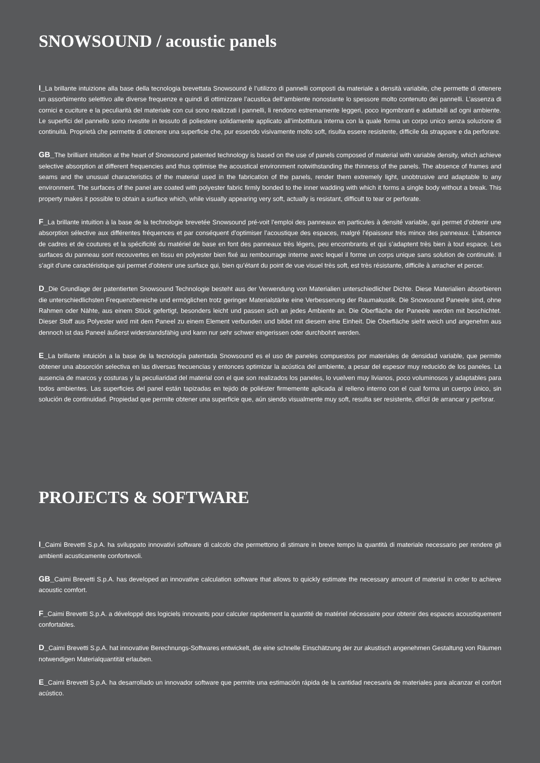SNOWSOUND / acoustic panels
I_La brillante intuizione alla base della tecnologia brevettata Snowsound è l’utilizzo di pannelli composti da materiale a densità variabile, che permette di ottenere un assorbimento selettivo alle diverse frequenze e quindi di ottimizzare l’acustica dell’ambiente nonostante lo spessore molto contenuto dei pannelli. L’assenza di cornici e cuciture e la peculiarità del materiale con cui sono realizzati i pannelli, li rendono estremamente leggeri, poco ingombranti e adattabili ad ogni ambiente. Le superfici del pannello sono rivestite in tessuto di poliestere solidamente applicato all’imbottitura interna con la quale forma un corpo unico senza soluzione di continuità. Proprietà che permette di ottenere una superficie che, pur essendo visivamente molto soft, risulta essere resistente, difficile da strappare e da perforare.
GB_The brilliant intuition at the heart of Snowsound patented technology is based on the use of panels composed of material with variable density, which achieve selective absorption at different frequencies and thus optimise the acoustical environment notwithstanding the thinness of the panels. The absence of frames and seams and the unusual characteristics of the material used in the fabrication of the panels, render them extremely light, unobtrusive and adaptable to any environment. The surfaces of the panel are coated with polyester fabric firmly bonded to the inner wadding with which it forms a single body without a break. This property makes it possible to obtain a surface which, while visually appearing very soft, actually is resistant, difficult to tear or perforate.
F_La brillante intuition à la base de la technologie brevetée Snowsound pré-voit l’emploi des panneaux en particules à densité variable, qui permet d’obtenir une absorption sélective aux différentes fréquences et par conséquent d’optimiser l’acoustique des espaces, malgré l’épaisseur très mince des panneaux. L’absence de cadres et de coutures et la spécificité du matériel de base en font des panneaux très légers, peu encombrants et qui s’adaptent très bien à tout espace. Les surfaces du panneau sont recouvertes en tissu en polyester bien fixé au rembourrage interne avec lequel il forme un corps unique sans solution de continuité. Il s’agit d’une caractéristique qui permet d’obtenir une surface qui, bien qu’étant du point de vue visuel très soft, est très résistante, difficile à arracher et percer.
D_Die Grundlage der patentierten Snowsound Technologie besteht aus der Verwendung von Materialien unterschiedlicher Dichte. Diese Materialien absorbieren die unterschiedlichsten Frequenzbereiche und ermöglichen trotz geringer Materialstärke eine Verbesserung der Raumakustik. Die Snowsound Paneele sind, ohne Rahmen oder Nähte, aus einem Stück gefertigt, besonders leicht und passen sich an jedes Ambiente an. Die Oberfläche der Paneele werden mit beschichtet. Dieser Stoff aus Polyester wird mit dem Paneel zu einem Element verbunden und bildet mit diesem eine Einheit. Die Oberfläche sieht weich und angenehm aus dennoch ist das Paneel äußerst widerstandsfähig und kann nur sehr schwer eingerissen oder durchbohrt werden.
E_La brillante intuición a la base de la tecnología patentada Snowsound es el uso de paneles compuestos por materiales de densidad variable, que permite obtener una absorción selectiva en las diversas frecuencias y entonces optimizar la acústica del ambiente, a pesar del espesor muy reducido de los paneles. La ausencia de marcos y costuras y la peculiaridad del material con el que son realizados los paneles, lo vuelven muy livianos, poco voluminosos y adaptables para todos ambientes. Las superficies del panel están tapizadas en tejido de poliéster firmemente aplicada al relleno interno con el cual forma un cuerpo único, sin solución de continuidad. Propiedad que permite obtener una superficie que, aún siendo visualmente muy soft, resulta ser resistente, difícil de arrancar y perforar.
PROJECTS & SOFTWARE
I_Caimi Brevetti S.p.A. ha sviluppato innovativi software di calcolo che permettono di stimare in breve tempo la quantità di materiale necessario per rendere gli ambienti acusticamente confortevoli.
GB_Caimi Brevetti S.p.A. has developed an innovative calculation software that allows to quickly estimate the necessary amount of material in order to achieve acoustic comfort.
F_Caimi Brevetti S.p.A. a développé des logiciels innovants pour calculer rapidement la quantité de matériel nécessaire pour obtenir des espaces acoustiquement confortables.
D_Caimi Brevetti S.p.A. hat innovative Berechnungs-Softwares entwickelt, die eine schnelle Einschätzung der zur akustisch angenehmen Gestaltung von Räumen notwendigen Materialquantität erlauben.
E_Caimi Brevetti S.p.A. ha desarrollado un innovador software que permite una estimación rápida de la cantidad necesaria de materiales para alcanzar el confort acústico.